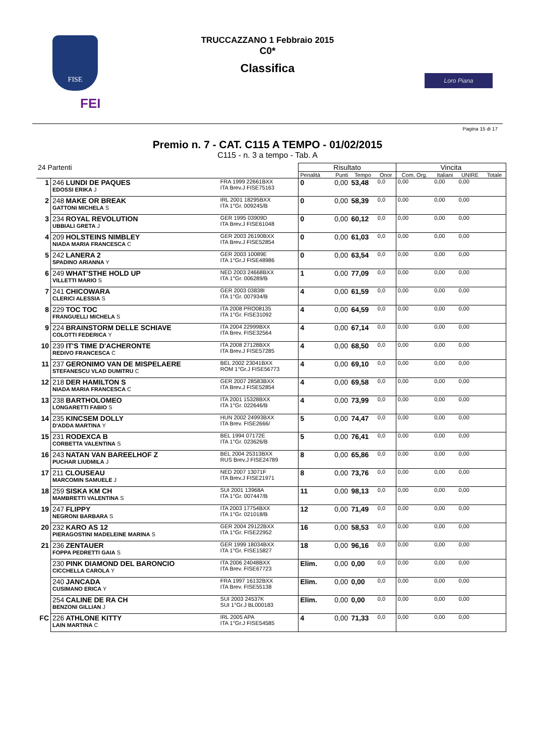FISE
FEI
TRUCCAZZANO 1 Febbraio 2015
C0*
Classifica
Loro Piana
Pagina 15 di 17
Premio n. 7 - CAT. C115 A TEMPO - 01/02/2015
C115 - n. 3 a tempo - Tab. A
| 24 Partenti | | | Risultato | | | | Vincita | | | |
| | | | Penalità | Punti | Tempo | Onor | Com. Org. | Italiani | UNIRE | Totale |
| 1 | 246 LUNDI DE PAQUES EDOSSI ERIKA J | FRA 1999 22661BXX ITA Brev.J FISE75163 | 0 | 0,00 | 53,48 | 0,0 | 0,00 | 0,00 | 0,00 | |
| 2 | 248 MAKE OR BREAK GATTONI MICHELA S | IRL 2001 18295BXX ITA 1°Gr. 009245/B | 0 | 0,00 | 58,39 | 0,0 | 0,00 | 0,00 | 0,00 | |
| 3 | 234 ROYAL REVOLUTION UBBIALI GRETA J | GER 1995 03909D ITA Brev.J FISE61048 | 0 | 0,00 | 60,12 | 0,0 | 0,00 | 0,00 | 0,00 | |
| 4 | 209 HOLSTEINS NIMBLEY NIADA MARIA FRANCESCA C | GER 2003 26190BXX ITA Brev.J FISE52854 | 0 | 0,00 | 61,03 | 0,0 | 0,00 | 0,00 | 0,00 | |
| 5 | 242 LANERA 2 SPADINO ARIANNA Y | GER 2003 10089E ITA 1°Gr.J FISE48986 | 0 | 0,00 | 63,54 | 0,0 | 0,00 | 0,00 | 0,00 | |
| 6 | 249 WHAT'STHE HOLD UP VILLETTI MARIO S | NED 2003 24668BXX ITA 1°Gr. 006289/B | 1 | 0,00 | 77,09 | 0,0 | 0,00 | 0,00 | 0,00 | |
| 7 | 241 CHICOWARA CLERICI ALESSIA S | GER 2003 03838I ITA 1°Gr. 007934/B | 4 | 0,00 | 61,59 | 0,0 | 0,00 | 0,00 | 0,00 | |
| 8 | 229 TOC TOC FRANGUELLI MICHELA S | ITA 2008 PRO08135 ITA 1°Gr. FISE31092 | 4 | 0,00 | 64,59 | 0,0 | 0,00 | 0,00 | 0,00 | |
| 9 | 224 BRAINSTORM DELLE SCHIAVE COLOTTI FEDERICA Y | ITA 2004 22999BXX ITA Brev. FISE32564 | 4 | 0,00 | 67,14 | 0,0 | 0,00 | 0,00 | 0,00 | |
| 10 | 239 IT'S TIME D'ACHERONTE REDIVO FRANCESCA C | ITA 2008 27128BXX ITA Brev.J FISE57285 | 4 | 0,00 | 68,50 | 0,0 | 0,00 | 0,00 | 0,00 | |
| 11 | 237 GERONIMO VAN DE MISPELAERE STEFANESCU VLAD DUMITRU C | BEL 2002 23041BXX ROM 1°Gr.J FISE56773 | 4 | 0,00 | 69,10 | 0,0 | 0,00 | 0,00 | 0,00 | |
| 12 | 218 DER HAMILTON S NIADA MARIA FRANCESCA C | GER 2007 28583BXX ITA Brev.J FISE52854 | 4 | 0,00 | 69,58 | 0,0 | 0,00 | 0,00 | 0,00 | |
| 13 | 238 BARTHOLOMEO LONGARETTI FABIO S | ITA 2001 15328BXX ITA 1°Gr. 022646/B | 4 | 0,00 | 73,99 | 0,0 | 0,00 | 0,00 | 0,00 | |
| 14 | 235 KINCSEM DOLLY D'ADDA MARTINA Y | HUN 2002 24993BXX ITA Brev. FISE2666/ | 5 | 0,00 | 74,47 | 0,0 | 0,00 | 0,00 | 0,00 | |
| 15 | 231 RODEXCA B CORBETTA VALENTINA S | BEL 1994 07172E ITA 1°Gr. 023626/B | 5 | 0,00 | 76,41 | 0,0 | 0,00 | 0,00 | 0,00 | |
| 16 | 243 NATAN VAN BAREELHOF Z PUCHAR LIUDMILA J | BEL 2004 25313BXX RUS Brev.J FISE24789 | 8 | 0,00 | 65,86 | 0,0 | 0,00 | 0,00 | 0,00 | |
| 17 | 211 CLOUSEAU MARCOMIN SAMUELE J | NED 2007 13071F ITA Brev.J FISE21971 | 8 | 0,00 | 73,76 | 0,0 | 0,00 | 0,00 | 0,00 | |
| 18 | 259 SISKA KM CH MAMBRETTI VALENTINA S | SUI 2001 13968A ITA 1°Gr. 007447/B | 11 | 0,00 | 98,13 | 0,0 | 0,00 | 0,00 | 0,00 | |
| 19 | 247 FLIPPY NEGRONI BARBARA S | ITA 2003 17754BXX ITA 1°Gr. 021018/B | 12 | 0,00 | 71,49 | 0,0 | 0,00 | 0,00 | 0,00 | |
| 20 | 232 KARO AS 12 PIERAGOSTINI MADELEINE MARINA S | GER 2004 29122BXX ITA 1°Gr. FISE22952 | 16 | 0,00 | 58,53 | 0,0 | 0,00 | 0,00 | 0,00 | |
| 21 | 236 ZENTAUER FOPPA PEDRETTI GAIA S | GER 1999 18034BXX ITA 1°Gr. FISE15827 | 18 | 0,00 | 96,16 | 0,0 | 0,00 | 0,00 | 0,00 | |
| | 230 PINK DIAMOND DEL BARONCIO CICCHELLA CAROLA Y | ITA 2006 24048BXX ITA Brev. FISE67723 | Elim. | 0,00 | 0,00 | 0,0 | 0,00 | 0,00 | 0,00 | |
| | 240 JANCADA CUSIMANO ERICA Y | FRA 1997 16132BXX ITA Brev. FISE55138 | Elim. | 0,00 | 0,00 | 0,0 | 0,00 | 0,00 | 0,00 | |
| | 254 CALINE DE RA CH BENZONI GILLIAN J | SUI 2003 24537K SUI 1°Gr.J BL000183 | Elim. | 0,00 | 0,00 | 0,0 | 0,00 | 0,00 | 0,00 | |
| FC | 226 ATHLONE KITTY LAIN MARTINA C | IRL 2005 APA ITA 1°Gr.J FISE54585 | 4 | 0,00 | 71,33 | 0,0 | 0,00 | 0,00 | 0,00 | |